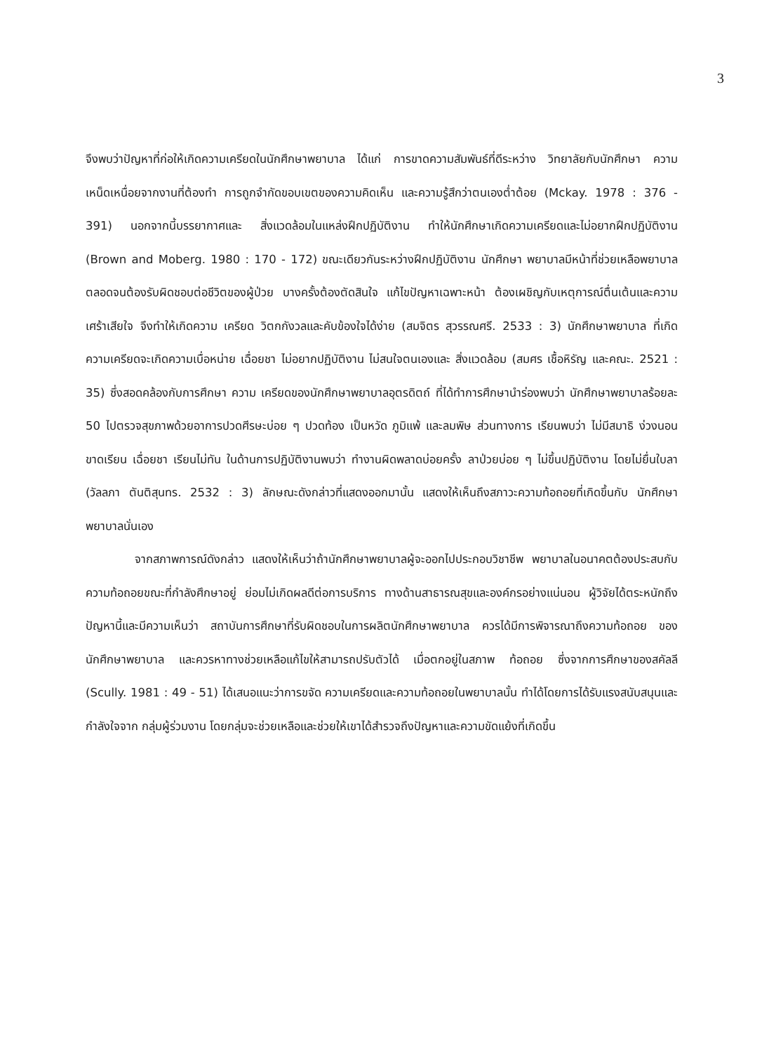3
จึงพบว่าปัญหาที่ก่อให้เกิดความเครียดในนักศึกษาพยาบาล ได้แก่ การขาดความสัมพันธ์ที่ดีระหว่าง วิทยาลัยกับนักศึกษา ความเหน็ดเหนื่อยจากงานที่ต้องทำ การถูกจำกัดขอบเขตของความคิดเห็น และความรู้สึกว่าตนเองต่ำต้อย (Mckay. 1978 : 376 - 391) นอกจากนี้บรรยากาศและ สิ่งแวดล้อมในแหล่งฝึกปฏิบัติงาน ทำให้นักศึกษาเกิดความเครียดและไม่อยากฝึกปฏิบัติงาน (Brown and Moberg. 1980 : 170 - 172) ขณะเดียวกันระหว่างฝึกปฏิบัติงาน นักศึกษา พยาบาลมีหน้าที่ช่วยเหลือพยาบาล ตลอดจนต้องรับผิดชอบต่อชีวิตของผู้ป่วย บางครั้งต้องตัดสินใจ แก้ไขปัญหาเฉพาะหน้า ต้องเผชิญกับเหตุการณ์ตื่นเต้นและความเศร้าเสียใจ จึงทำให้เกิดความ เครียด วิตกกังวลและคับข้องใจได้ง่าย (สมจิตร สุวรรณศรี. 2533 : 3) นักศึกษาพยาบาล ที่เกิดความเครียดจะเกิดความเบื่อหน่าย เฉื่อยชา ไม่อยากปฏิบัติงาน ไม่สนใจตนเองและ สิ่งแวดล้อม (สมศร เชื้อหิรัญ และคณะ. 2521 : 35) ซึ่งสอดคล้องกับการศึกษา ความ เครียดของนักศึกษาพยาบาลอุตรดิตถ์ ที่ได้ทำการศึกษานำร่องพบว่า นักศึกษาพยาบาลร้อยละ 50 ไปตรวจสุขภาพด้วยอาการปวดศีรษะบ่อย ๆ ปวดท้อง เป็นหวัด ภูมิแพ้ และลมพิษ ส่วนทางการ เรียนพบว่า ไม่มีสมาธิ ง่วงนอน ขาดเรียน เฉื่อยชา เรียนไม่ทัน ในด้านการปฏิบัติงานพบว่า ทำงานผิดพลาดบ่อยครั้ง ลาป่วยบ่อย ๆ ไม่ขึ้นปฏิบัติงาน โดยไม่ยื่นใบลา (วัลลภา ตันติสุนทร. 2532 : 3) ลักษณะดังกล่าวที่แสดงออกมานั้น แสดงให้เห็นถึงสภาวะความท้อถอยที่เกิดขึ้นกับ นักศึกษาพยาบาลนั่นเอง
จากสภาพการณ์ดังกล่าว แสดงให้เห็นว่าถ้านักศึกษาพยาบาลผู้จะออกไปประกอบวิชาชีพ พยาบาลในอนาคตต้องประสบกับความท้อถอยขณะที่กำลังศึกษาอยู่ ย่อมไม่เกิดผลดีต่อการบริการ ทางด้านสาธารณสุขและองค์กรอย่างแน่นอน ผู้วิจัยได้ตระหนักถึงปัญหานี้และมีความเห็นว่า สถาบันการศึกษาที่รับผิดชอบในการผลิตนักศึกษาพยาบาล ควรได้มีการพิจารณาถึงความท้อถอย ของนักศึกษาพยาบาล และควรหาทางช่วยเหลือแก้ไขให้สามารถปรับตัวได้ เมื่อตกอยู่ในสภาพ ท้อถอย ซึ่งจากการศึกษาของสคัลลี (Scully. 1981 : 49 - 51) ได้เสนอแนะว่าการขจัด ความเครียดและความท้อถอยในพยาบาลนั้น ทำได้โดยการได้รับแรงสนับสนุนและกำลังใจจาก กลุ่มผู้ร่วมงาน โดยกลุ่มจะช่วยเหลือและช่วยให้เขาได้สำรวจถึงปัญหาและความขัดแย้งที่เกิดขึ้น